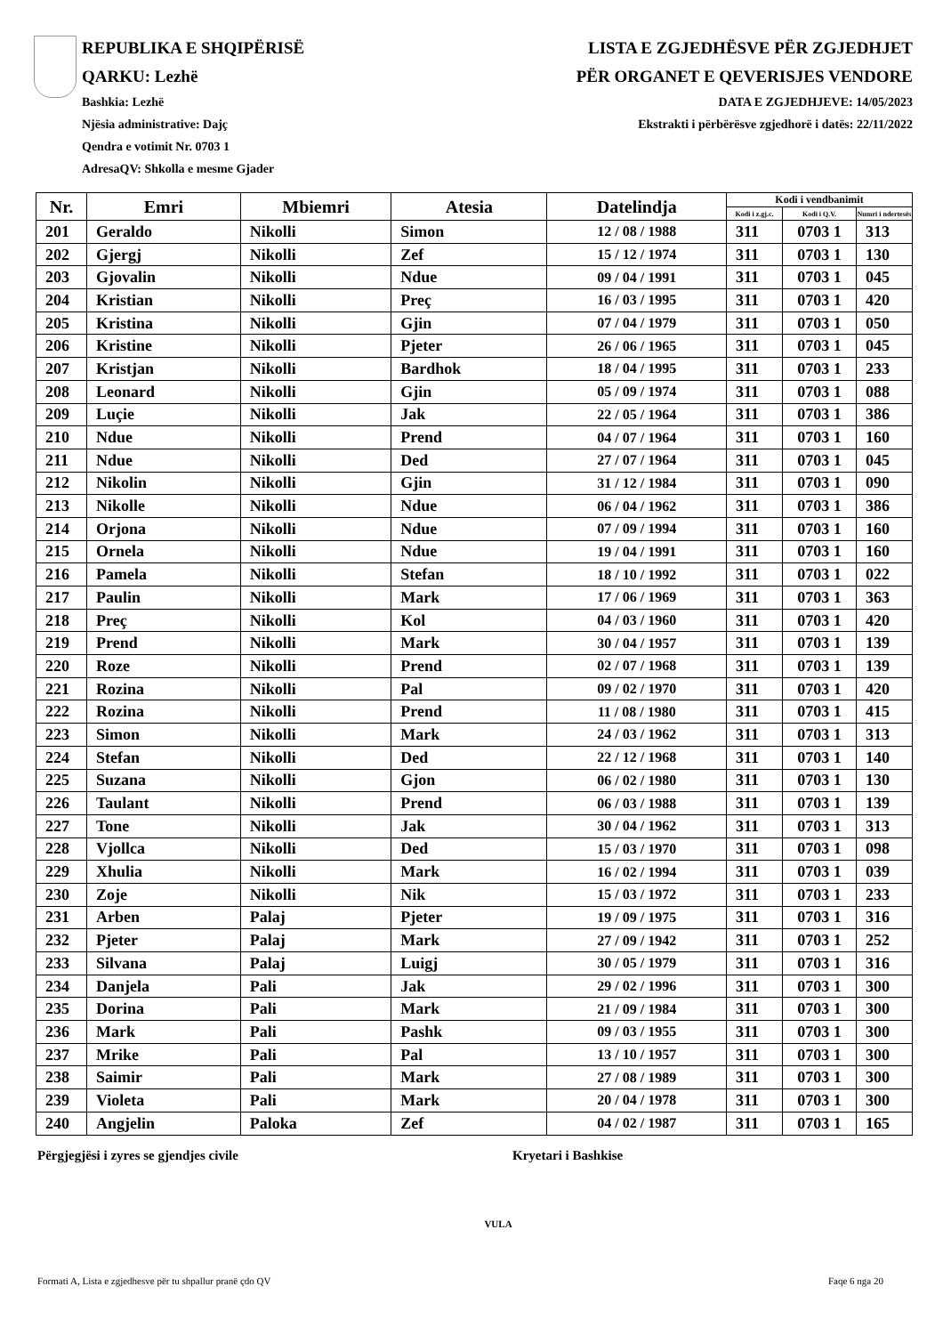REPUBLIKA E SHQIPËRISË
QARKU: Lezhë
Bashkia: Lezhë
Njësia administrative: Dajç
Qendra e votimit Nr. 0703 1
AdresaQV: Shkolla e mesme Gjader
LISTA E ZGJEDHËSVE PËR ZGJEDHJET
PËR ORGANET E QEVERISJES VENDORE
DATA E ZGJEDHJEVE: 14/05/2023
Ekstrakti i përbërësve zgjedhorë i datës: 22/11/2022
| Nr. | Emri | Mbiemri | Atesia | Datelindja | Kodi i vendbanimit | | |
| --- | --- | --- | --- | --- | --- | --- | --- |
| | | | | | Kodi i z.gj.c. | Kodi i Q.V. | Numri i ndertesës |
| 201 | Geraldo | Nikolli | Simon | 12 / 08 / 1988 | 311 | 0703 1 | 313 |
| 202 | Gjergj | Nikolli | Zef | 15 / 12 / 1974 | 311 | 0703 1 | 130 |
| 203 | Gjovalin | Nikolli | Ndue | 09 / 04 / 1991 | 311 | 0703 1 | 045 |
| 204 | Kristian | Nikolli | Preç | 16 / 03 / 1995 | 311 | 0703 1 | 420 |
| 205 | Kristina | Nikolli | Gjin | 07 / 04 / 1979 | 311 | 0703 1 | 050 |
| 206 | Kristine | Nikolli | Pjeter | 26 / 06 / 1965 | 311 | 0703 1 | 045 |
| 207 | Kristjan | Nikolli | Bardhok | 18 / 04 / 1995 | 311 | 0703 1 | 233 |
| 208 | Leonard | Nikolli | Gjin | 05 / 09 / 1974 | 311 | 0703 1 | 088 |
| 209 | Luçie | Nikolli | Jak | 22 / 05 / 1964 | 311 | 0703 1 | 386 |
| 210 | Ndue | Nikolli | Prend | 04 / 07 / 1964 | 311 | 0703 1 | 160 |
| 211 | Ndue | Nikolli | Ded | 27 / 07 / 1964 | 311 | 0703 1 | 045 |
| 212 | Nikolin | Nikolli | Gjin | 31 / 12 / 1984 | 311 | 0703 1 | 090 |
| 213 | Nikolle | Nikolli | Ndue | 06 / 04 / 1962 | 311 | 0703 1 | 386 |
| 214 | Orjona | Nikolli | Ndue | 07 / 09 / 1994 | 311 | 0703 1 | 160 |
| 215 | Ornela | Nikolli | Ndue | 19 / 04 / 1991 | 311 | 0703 1 | 160 |
| 216 | Pamela | Nikolli | Stefan | 18 / 10 / 1992 | 311 | 0703 1 | 022 |
| 217 | Paulin | Nikolli | Mark | 17 / 06 / 1969 | 311 | 0703 1 | 363 |
| 218 | Preç | Nikolli | Kol | 04 / 03 / 1960 | 311 | 0703 1 | 420 |
| 219 | Prend | Nikolli | Mark | 30 / 04 / 1957 | 311 | 0703 1 | 139 |
| 220 | Roze | Nikolli | Prend | 02 / 07 / 1968 | 311 | 0703 1 | 139 |
| 221 | Rozina | Nikolli | Pal | 09 / 02 / 1970 | 311 | 0703 1 | 420 |
| 222 | Rozina | Nikolli | Prend | 11 / 08 / 1980 | 311 | 0703 1 | 415 |
| 223 | Simon | Nikolli | Mark | 24 / 03 / 1962 | 311 | 0703 1 | 313 |
| 224 | Stefan | Nikolli | Ded | 22 / 12 / 1968 | 311 | 0703 1 | 140 |
| 225 | Suzana | Nikolli | Gjon | 06 / 02 / 1980 | 311 | 0703 1 | 130 |
| 226 | Taulant | Nikolli | Prend | 06 / 03 / 1988 | 311 | 0703 1 | 139 |
| 227 | Tone | Nikolli | Jak | 30 / 04 / 1962 | 311 | 0703 1 | 313 |
| 228 | Vjollca | Nikolli | Ded | 15 / 03 / 1970 | 311 | 0703 1 | 098 |
| 229 | Xhulia | Nikolli | Mark | 16 / 02 / 1994 | 311 | 0703 1 | 039 |
| 230 | Zoje | Nikolli | Nik | 15 / 03 / 1972 | 311 | 0703 1 | 233 |
| 231 | Arben | Palaj | Pjeter | 19 / 09 / 1975 | 311 | 0703 1 | 316 |
| 232 | Pjeter | Palaj | Mark | 27 / 09 / 1942 | 311 | 0703 1 | 252 |
| 233 | Silvana | Palaj | Luigj | 30 / 05 / 1979 | 311 | 0703 1 | 316 |
| 234 | Danjela | Pali | Jak | 29 / 02 / 1996 | 311 | 0703 1 | 300 |
| 235 | Dorina | Pali | Mark | 21 / 09 / 1984 | 311 | 0703 1 | 300 |
| 236 | Mark | Pali | Pashk | 09 / 03 / 1955 | 311 | 0703 1 | 300 |
| 237 | Mrike | Pali | Pal | 13 / 10 / 1957 | 311 | 0703 1 | 300 |
| 238 | Saimir | Pali | Mark | 27 / 08 / 1989 | 311 | 0703 1 | 300 |
| 239 | Violeta | Pali | Mark | 20 / 04 / 1978 | 311 | 0703 1 | 300 |
| 240 | Angjelin | Paloka | Zef | 04 / 02 / 1987 | 311 | 0703 1 | 165 |
Përgjegjësi i zyres se gjendjes civile Kryetari i Bashkise
VULA
Formati A, Lista e zgjedhesve për tu shpallur pranë çdo QV Faqe 6 nga 20